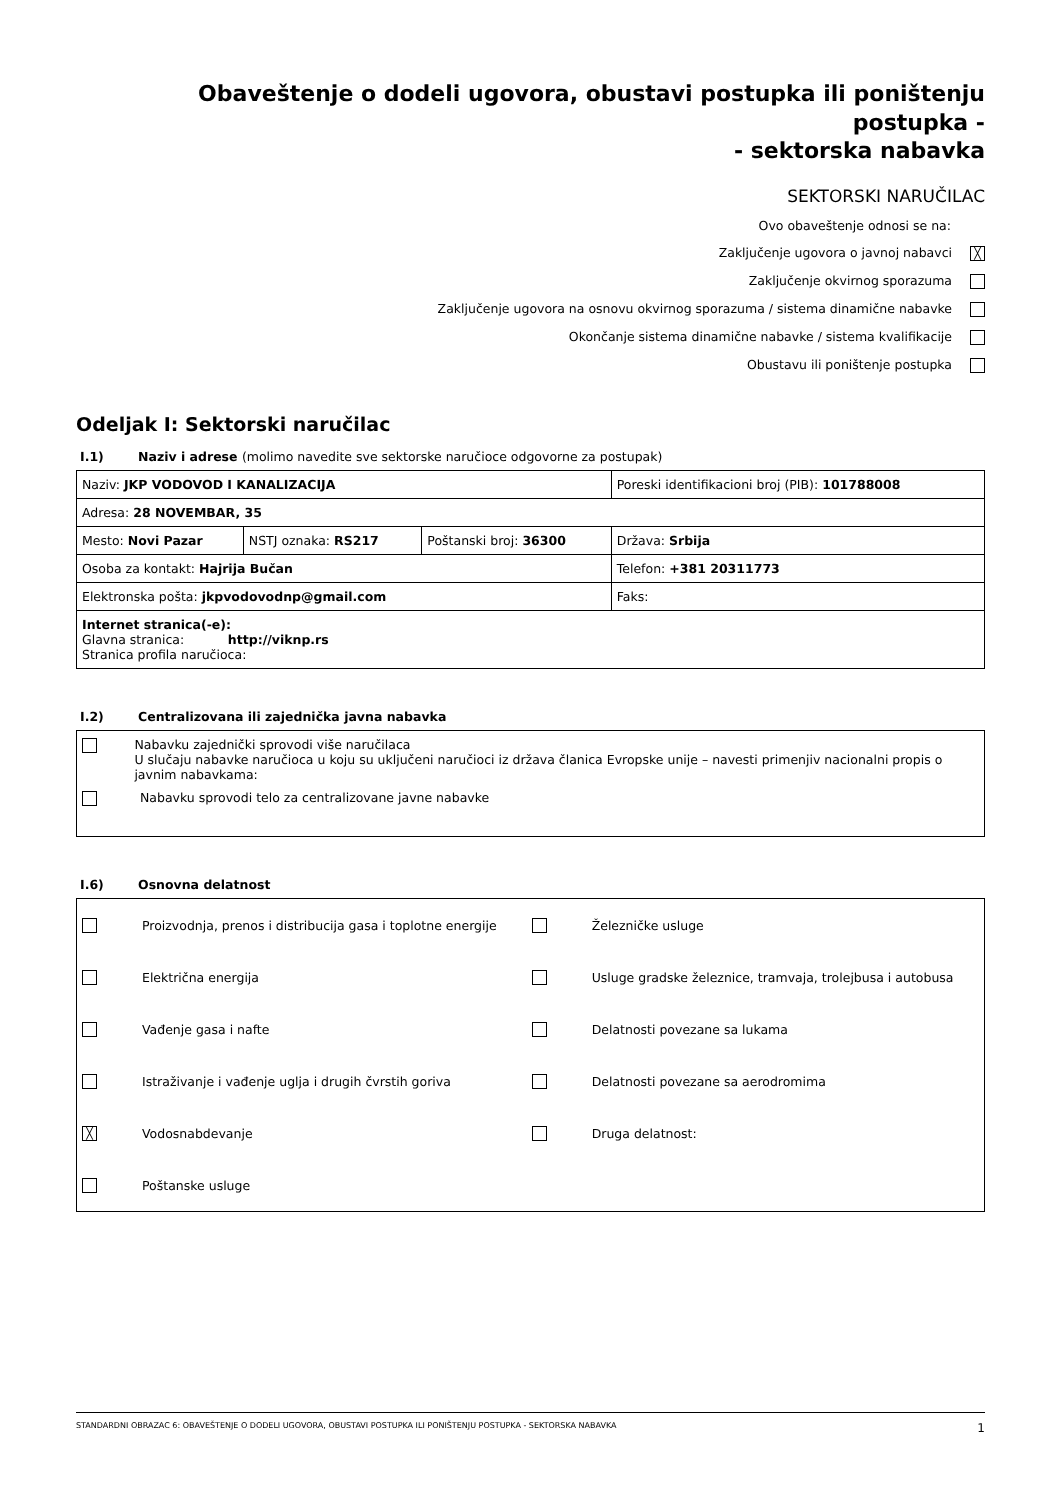Obaveštenje o dodeli ugovora, obustavi postupka ili poništenju postupka -
- sektorska nabavka
SEKTORSKI NARUČILAC
Ovo obaveštenje odnosi se na:
Zaključenje ugovora o javnoj nabavci ╳
Zaključenje okvirnog sporazuma
Zaključenje ugovora na osnovu okvirnog sporazuma / sistema dinamične nabavke
Okončanje sistema dinamične nabavke / sistema kvalifikacije
Obustavu ili poništenje postupka
Odeljak I: Sektorski naručilac
I.1) Naziv i adrese (molimo navedite sve sektorske naručioce odgovorne za postupak)
| Naziv: JKP VODOVOD I KANALIZACIJA | | | Poreski identifikacioni broj (PIB): 101788008 |
| Adresa: 28 NOVEMBAR, 35 | | | |
| Mesto: Novi Pazar | NSTJ oznaka: RS217 | Poštanski broj: 36300 | Država: Srbija |
| Osoba za kontakt: Hajrija Bučan | | | Telefon: +381 20311773 |
| Elektronska pošta: jkpvodovodnp@gmail.com | | | Faks: |
| Internet stranica(-e): Glavna stranica: http://viknp.rs Stranica profila naručioca: | | | |
I.2) Centralizovana ili zajednička javna nabavka
Nabavku zajednički sprovodi više naručilaca
U slučaju nabavke naručioca u koju su uključeni naručioci iz država članica Evropske unije – navesti primenjiv nacionalni propis o javnim nabavkama:
Nabavku sprovodi telo za centralizovane javne nabavke
I.6) Osnovna delatnost
| | Proizvodnja, prenos i distribucija gasa i toplotne energije | | Železničke usluge |
| | Električna energija | | Usluge gradske železnice, tramvaja, trolejbusa i autobusa |
| | Vađenje gasa i nafte | | Delatnosti povezane sa lukama |
| | Istraživanje i vađenje uglja i drugih čvrstih goriva | | Delatnosti povezane sa aerodromima |
| ╳ | Vodosnabdevanje | | Druga delatnost: |
| | Poštanske usluge | | |
STANDARDNI OBRAZAC 6: OBAVEŠTENJE O DODELI UGOVORA, OBUSTAVI POSTUPKA ILI PONIŠTENJU POSTUPKA - SEKTORSKA NABAVKA 1